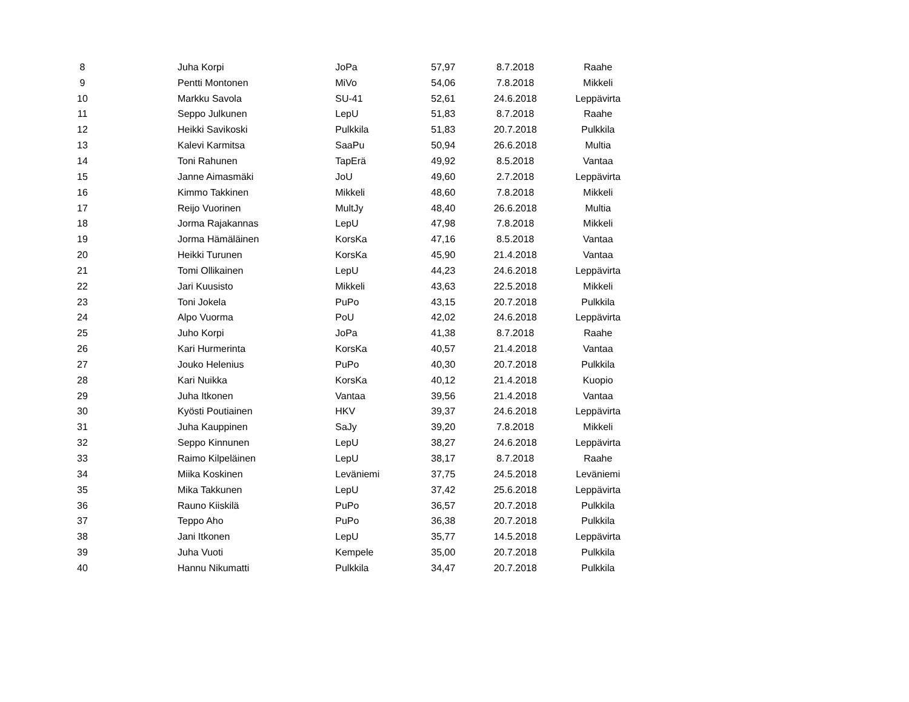| 8 | Juha Korpi | JoPa | 57,97 | 8.7.2018 | Raahe |
| 9 | Pentti Montonen | MiVo | 54,06 | 7.8.2018 | Mikkeli |
| 10 | Markku Savola | SU-41 | 52,61 | 24.6.2018 | Leppävirta |
| 11 | Seppo Julkunen | LepU | 51,83 | 8.7.2018 | Raahe |
| 12 | Heikki Savikoski | Pulkkila | 51,83 | 20.7.2018 | Pulkkila |
| 13 | Kalevi Karmitsa | SaaPu | 50,94 | 26.6.2018 | Multia |
| 14 | Toni Rahunen | TapErä | 49,92 | 8.5.2018 | Vantaa |
| 15 | Janne Aimasmäki | JoU | 49,60 | 2.7.2018 | Leppävirta |
| 16 | Kimmo Takkinen | Mikkeli | 48,60 | 7.8.2018 | Mikkeli |
| 17 | Reijo Vuorinen | MultJy | 48,40 | 26.6.2018 | Multia |
| 18 | Jorma Rajakannas | LepU | 47,98 | 7.8.2018 | Mikkeli |
| 19 | Jorma Hämäläinen | KorsKa | 47,16 | 8.5.2018 | Vantaa |
| 20 | Heikki Turunen | KorsKa | 45,90 | 21.4.2018 | Vantaa |
| 21 | Tomi Ollikainen | LepU | 44,23 | 24.6.2018 | Leppävirta |
| 22 | Jari Kuusisto | Mikkeli | 43,63 | 22.5.2018 | Mikkeli |
| 23 | Toni Jokela | PuPo | 43,15 | 20.7.2018 | Pulkkila |
| 24 | Alpo Vuorma | PoU | 42,02 | 24.6.2018 | Leppävirta |
| 25 | Juho Korpi | JoPa | 41,38 | 8.7.2018 | Raahe |
| 26 | Kari Hurmerinta | KorsKa | 40,57 | 21.4.2018 | Vantaa |
| 27 | Jouko Helenius | PuPo | 40,30 | 20.7.2018 | Pulkkila |
| 28 | Kari Nuikka | KorsKa | 40,12 | 21.4.2018 | Kuopio |
| 29 | Juha Itkonen | Vantaa | 39,56 | 21.4.2018 | Vantaa |
| 30 | Kyösti Poutiainen | HKV | 39,37 | 24.6.2018 | Leppävirta |
| 31 | Juha Kauppinen | SaJy | 39,20 | 7.8.2018 | Mikkeli |
| 32 | Seppo Kinnunen | LepU | 38,27 | 24.6.2018 | Leppävirta |
| 33 | Raimo Kilpeläinen | LepU | 38,17 | 8.7.2018 | Raahe |
| 34 | Miika Koskinen | Leväniemi | 37,75 | 24.5.2018 | Leväniemi |
| 35 | Mika Takkunen | LepU | 37,42 | 25.6.2018 | Leppävirta |
| 36 | Rauno Kiiskilä | PuPo | 36,57 | 20.7.2018 | Pulkkila |
| 37 | Teppo Aho | PuPo | 36,38 | 20.7.2018 | Pulkkila |
| 38 | Jani Itkonen | LepU | 35,77 | 14.5.2018 | Leppävirta |
| 39 | Juha Vuoti | Kempele | 35,00 | 20.7.2018 | Pulkkila |
| 40 | Hannu Nikumatti | Pulkkila | 34,47 | 20.7.2018 | Pulkkila |